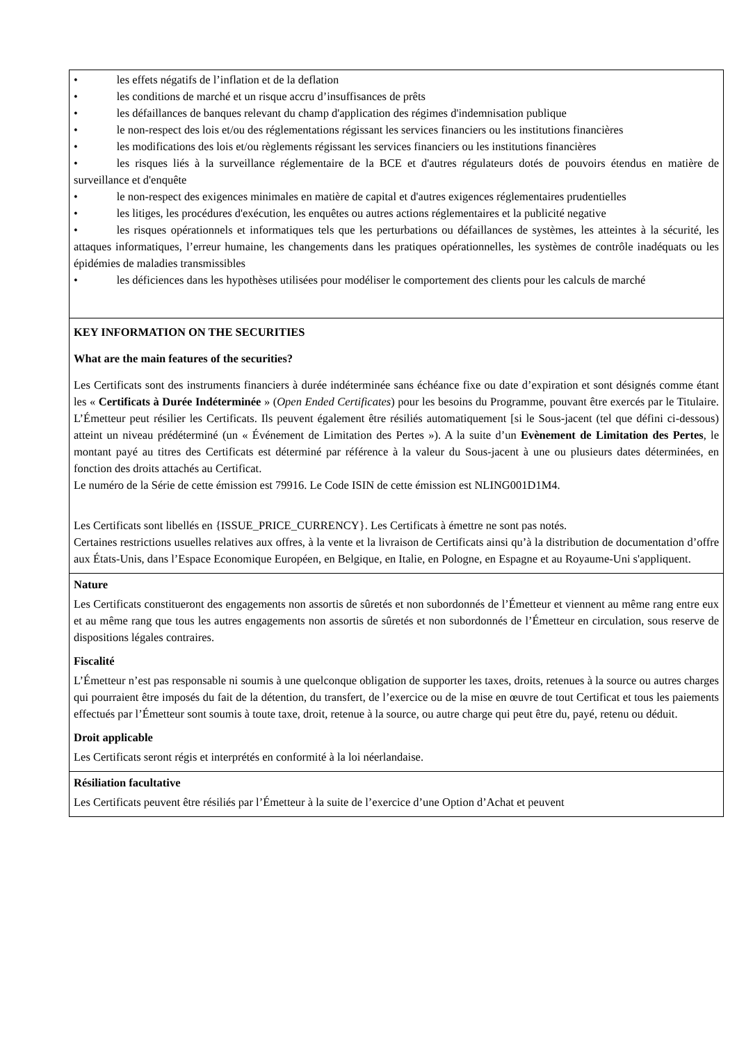| • les effets négatifs de l’inflation et de la deflation • les conditions de marché et un risque accru d’insuffisances de prêts • les défaillances de banques relevant du champ d'application des régimes d'indemnisation publique • le non-respect des lois et/ou des réglementations régissant les services financiers ou les institutions financières • les modifications des lois et/ou règlements régissant les services financiers ou les institutions financières • les risques liés à la surveillance réglementaire de la BCE et d'autres régulateurs dotés de pouvoirs étendus en matière de surveillance et d'enquête • le non-respect des exigences minimales en matière de capital et d'autres exigences réglementaires prudentielles • les litiges, les procédures d'exécution, les enquêtes ou autres actions réglementaires et la publicité negative • les risques opérationnels et informatiques tels que les perturbations ou défaillances de systèmes, les atteintes à la sécurité, les attaques informatiques, l’erreur humaine, les changements dans les pratiques opérationnelles, les systèmes de contrôle inadéquats ou les épidémies de maladies transmissibles • les déficiences dans les hypothèses utilisées pour modéliser le comportement des clients pour les calculs de marché |
| KEY INFORMATION ON THE SECURITIES What are the main features of the securities? Les Certificats sont des instruments financiers à durée indéterminée sans échéance fixe ou date d’expiration et sont désignés comme étant les « Certificats à Durée Indéterminée » ( Open Ended Certificates ) pour les besoins du Programme, pouvant être exercés par le Titulaire. L’Émetteur peut résilier les Certificats. Ils peuvent également être résiliés automatiquement [si le Sous-jacent (tel que défini ci-dessous) atteint un niveau prédéterminé (un « Événement de Limitation des Pertes »). A la suite d’un Evènement de Limitation des Pertes , le montant payé au titres des Certificats est déterminé par référence à la valeur du Sous-jacent à une ou plusieurs dates déterminées, en fonction des droits attachés au Certificat. Le numéro de la Série de cette émission est 79916. Le Code ISIN de cette émission est NLING001D1M4. Les Certificats sont libellés en {ISSUE_PRICE_CURRENCY}. Les Certificats à émettre ne sont pas notés. Certaines restrictions usuelles relatives aux offres, à la vente et la livraison de Certificats ainsi qu’à la distribution de documentation d’offre aux États-Unis, dans l’Espace Economique Européen, en Belgique, en Italie, en Pologne, en Espagne et au Royaume-Uni s'appliquent. |
| Nature Les Certificats constitueront des engagements non assortis de sûretés et non subordonnés de l’Émetteur et viennent au même rang entre eux et au même rang que tous les autres engagements non assortis de sûretés et non subordonnés de l’Émetteur en circulation, sous reserve de dispositions légales contraires. Fiscalité L’Émetteur n’est pas responsable ni soumis à une quelconque obligation de supporter les taxes, droits, retenues à la source ou autres charges qui pourraient être imposés du fait de la détention, du transfert, de l’exercice ou de la mise en œuvre de tout Certificat et tous les paiements effectués par l’Émetteur sont soumis à toute taxe, droit, retenue à la source, ou autre charge qui peut être du, payé, retenu ou déduit. Droit applicable Les Certificats seront régis et interprétés en conformité à la loi néerlandaise. |
| Résiliation facultative Les Certificats peuvent être résiliés par l’Émetteur à la suite de l’exercice d’une Option d’Achat et peuvent |